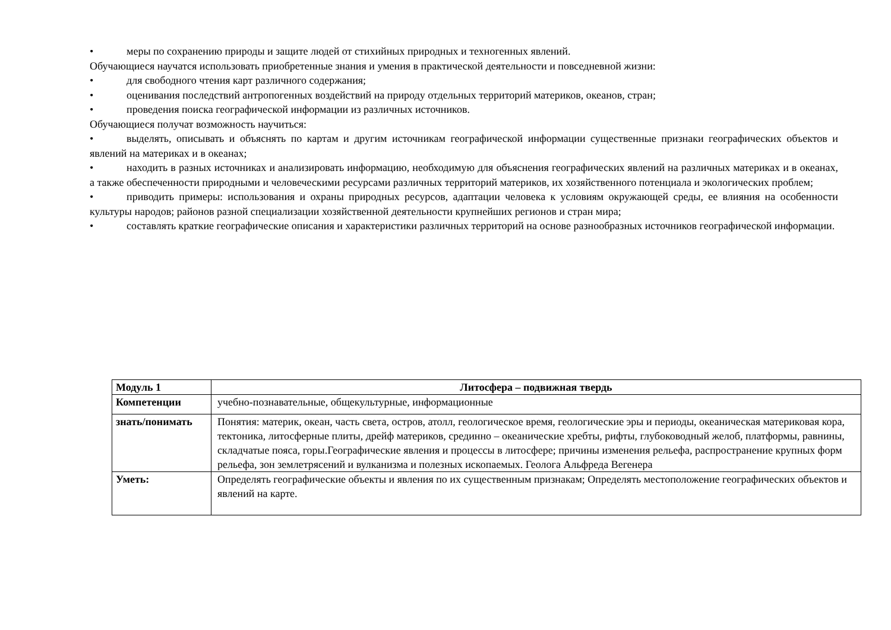• меры по сохранению природы и защите людей от стихийных природных и техногенных явлений.
Обучающиеся научатся использовать приобретенные знания и умения в практической деятельности и повседневной жизни:
• для свободного чтения карт различного содержания;
• оценивания последствий антропогенных воздействий на природу отдельных территорий материков, океанов, стран;
• проведения поиска географической информации из различных источников.
Обучающиеся получат возможность научиться:
• выделять, описывать и объяснять по картам и другим источникам географической информации существенные признаки географических объектов и явлений на материках и в океанах;
• находить в разных источниках и анализировать информацию, необходимую для объяснения географических явлений на различных материках и в океанах, а также обеспеченности природными и человеческими ресурсами различных территорий материков, их хозяйственного потенциала и экологических проблем;
• приводить примеры: использования и охраны природных ресурсов, адаптации человека к условиям окружающей среды, ее влияния на особенности культуры народов; районов разной специализации хозяйственной деятельности крупнейших регионов и стран мира;
• составлять краткие географические описания и характеристики различных территорий на основе разнообразных источников географической информации.
| Модуль 1 | Литосфера – подвижная твердь |
| Компетенции | учебно-познавательные, общекультурные, информационные |
| знать/понимать | Понятия: материк, океан, часть света, остров, атолл, геологическое время, геологические эры и периоды, океаническая материковая кора, тектоника, литосферные плиты, дрейф материков, срединно – океанические хребты, рифты, глубоководный желоб, платформы, равнины, складчатые пояса, горы.Географические явления и процессы в литосфере; причины изменения рельефа, распространение крупных форм рельефа, зон землетрясений и вулканизма и полезных ископаемых. Геолога Альфреда Вегенера |
| Уметь: | Определять географические объекты и явления по их существенным признакам; Определять местоположение географических объектов и явлений на карте. |